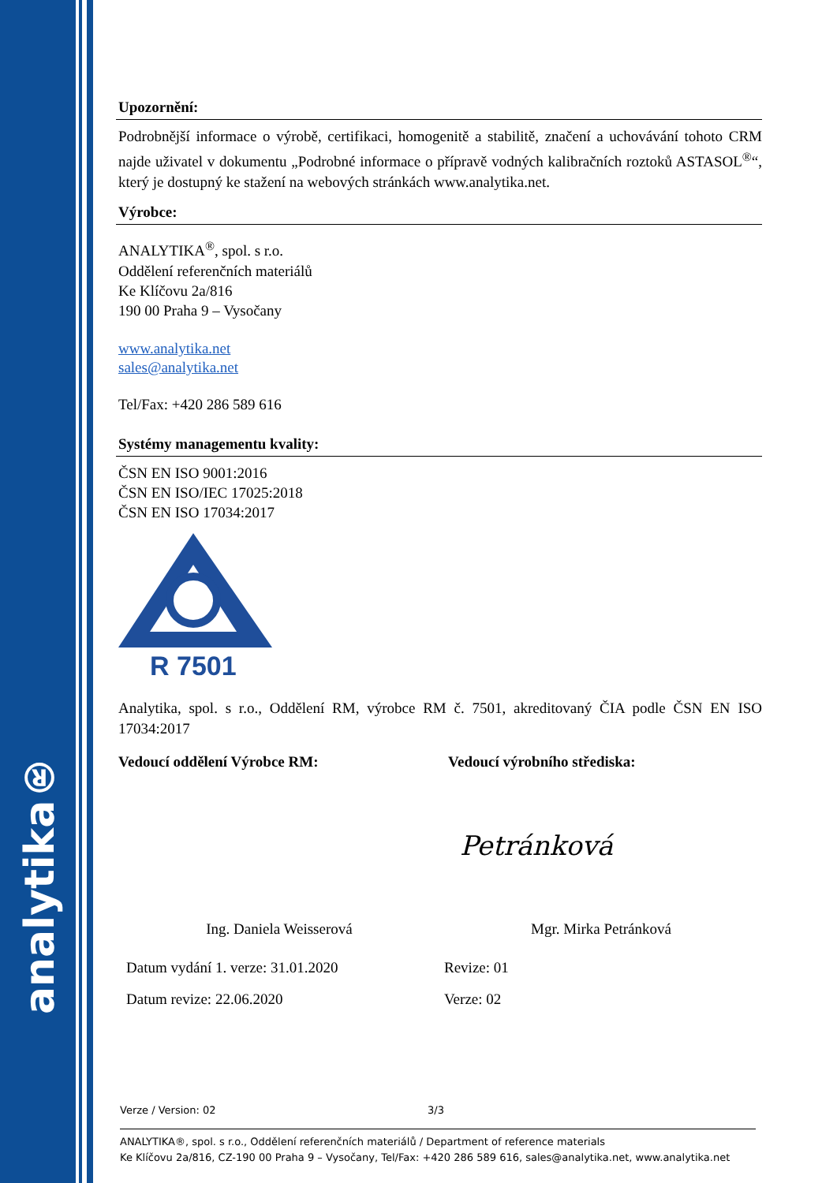analytika®
Upozornění:
Podrobnější informace o výrobě, certifikaci, homogenitě a stabilitě, značení a uchovávání tohoto CRM najde uživatel v dokumentu „Podrobné informace o přípravě vodných kalibračních roztoků ASTASOL<sup>®</sup>“, který je dostupný ke stažení na webových stránkách www.analytika.net.
Výrobce:
ANALYTIKA<sup>®</sup>, spol. s r.o.
Oddělení referenčních materiálů
Ke Klíčovu 2a/816
190 00 Praha 9 – Vysočany
www.analytika.net
sales@analytika.net
Tel/Fax: +420 286 589 616
Systémy managementu kvality:
ČSN EN ISO 9001:2016
ČSN EN ISO/IEC 17025:2018
ČSN EN ISO 17034:2017
R 7501
Analytika, spol. s r.o., Oddělení RM, výrobce RM č. 7501, akreditovaný ČIA podle ČSN EN ISO 17034:2017
Vedoucí oddělení Výrobce RM: Vedoucí výrobního střediska:
Petránková
Ing. Daniela Weisserová Mgr. Mirka Petránková
Datum vydání 1. verze: 31.01.2020
Datum revize: 22.06.2020
Revize: 01
Verze: 02
Verze / Version: 02 3/3
ANALYTIKA®, spol. s r.o., Oddělení referenčních materiálů / Department of reference materials
Ke Klíčovu 2a/816, CZ-190 00 Praha 9 – Vysočany, Tel/Fax: +420 286 589 616, sales@analytika.net, www.analytika.net